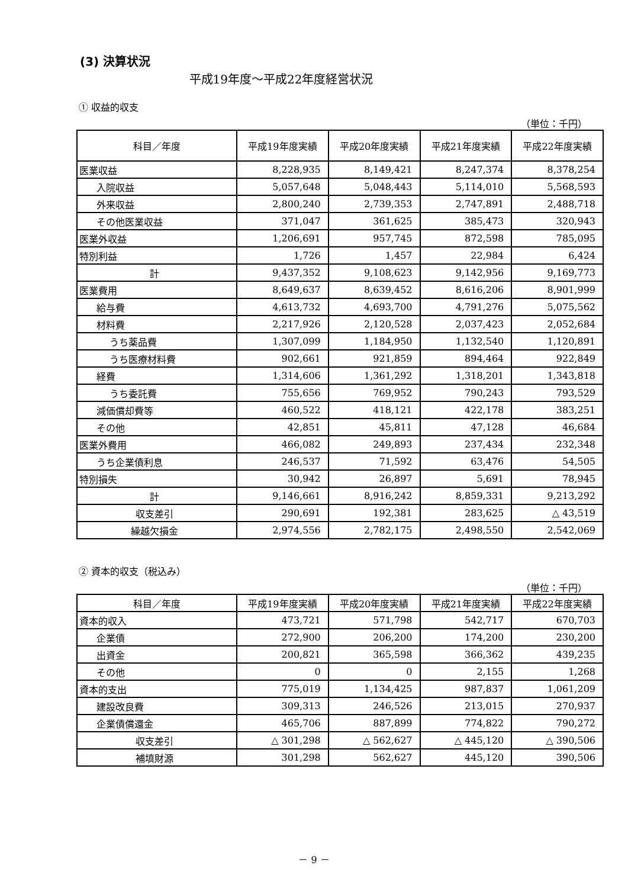(3) 決算状況
平成19年度～平成22年度経営状況
① 収益的収支
（単位：千円）
| 科目／年度 | 平成19年度実績 | 平成20年度実績 | 平成21年度実績 | 平成22年度実績 |
| --- | --- | --- | --- | --- |
| 医業収益 | 8,228,935 | 8,149,421 | 8,247,374 | 8,378,254 |
| 入院収益 | 5,057,648 | 5,048,443 | 5,114,010 | 5,568,593 |
| 外来収益 | 2,800,240 | 2,739,353 | 2,747,891 | 2,488,718 |
| その他医業収益 | 371,047 | 361,625 | 385,473 | 320,943 |
| 医業外収益 | 1,206,691 | 957,745 | 872,598 | 785,095 |
| 特別利益 | 1,726 | 1,457 | 22,984 | 6,424 |
| 計 | 9,437,352 | 9,108,623 | 9,142,956 | 9,169,773 |
| 医業費用 | 8,649,637 | 8,639,452 | 8,616,206 | 8,901,999 |
| 給与費 | 4,613,732 | 4,693,700 | 4,791,276 | 5,075,562 |
| 材料費 | 2,217,926 | 2,120,528 | 2,037,423 | 2,052,684 |
| うち薬品費 | 1,307,099 | 1,184,950 | 1,132,540 | 1,120,891 |
| うち医療材料費 | 902,661 | 921,859 | 894,464 | 922,849 |
| 経費 | 1,314,606 | 1,361,292 | 1,318,201 | 1,343,818 |
| うち委託費 | 755,656 | 769,952 | 790,243 | 793,529 |
| 減価償却費等 | 460,522 | 418,121 | 422,178 | 383,251 |
| その他 | 42,851 | 45,811 | 47,128 | 46,684 |
| 医業外費用 | 466,082 | 249,893 | 237,434 | 232,348 |
| うち企業債利息 | 246,537 | 71,592 | 63,476 | 54,505 |
| 特別損失 | 30,942 | 26,897 | 5,691 | 78,945 |
| 計 | 9,146,661 | 8,916,242 | 8,859,331 | 9,213,292 |
| 収支差引 | 290,691 | 192,381 | 283,625 | △ 43,519 |
| 繰越欠損金 | 2,974,556 | 2,782,175 | 2,498,550 | 2,542,069 |
② 資本的収支（税込み）
（単位：千円）
| 科目／年度 | 平成19年度実績 | 平成20年度実績 | 平成21年度実績 | 平成22年度実績 |
| --- | --- | --- | --- | --- |
| 資本的収入 | 473,721 | 571,798 | 542,717 | 670,703 |
| 企業債 | 272,900 | 206,200 | 174,200 | 230,200 |
| 出資金 | 200,821 | 365,598 | 366,362 | 439,235 |
| その他 | 0 | 0 | 2,155 | 1,268 |
| 資本的支出 | 775,019 | 1,134,425 | 987,837 | 1,061,209 |
| 建設改良費 | 309,313 | 246,526 | 213,015 | 270,937 |
| 企業債償還金 | 465,706 | 887,899 | 774,822 | 790,272 |
| 収支差引 | △ 301,298 | △ 562,627 | △ 445,120 | △ 390,506 |
| 補填財源 | 301,298 | 562,627 | 445,120 | 390,506 |
－ 9 －